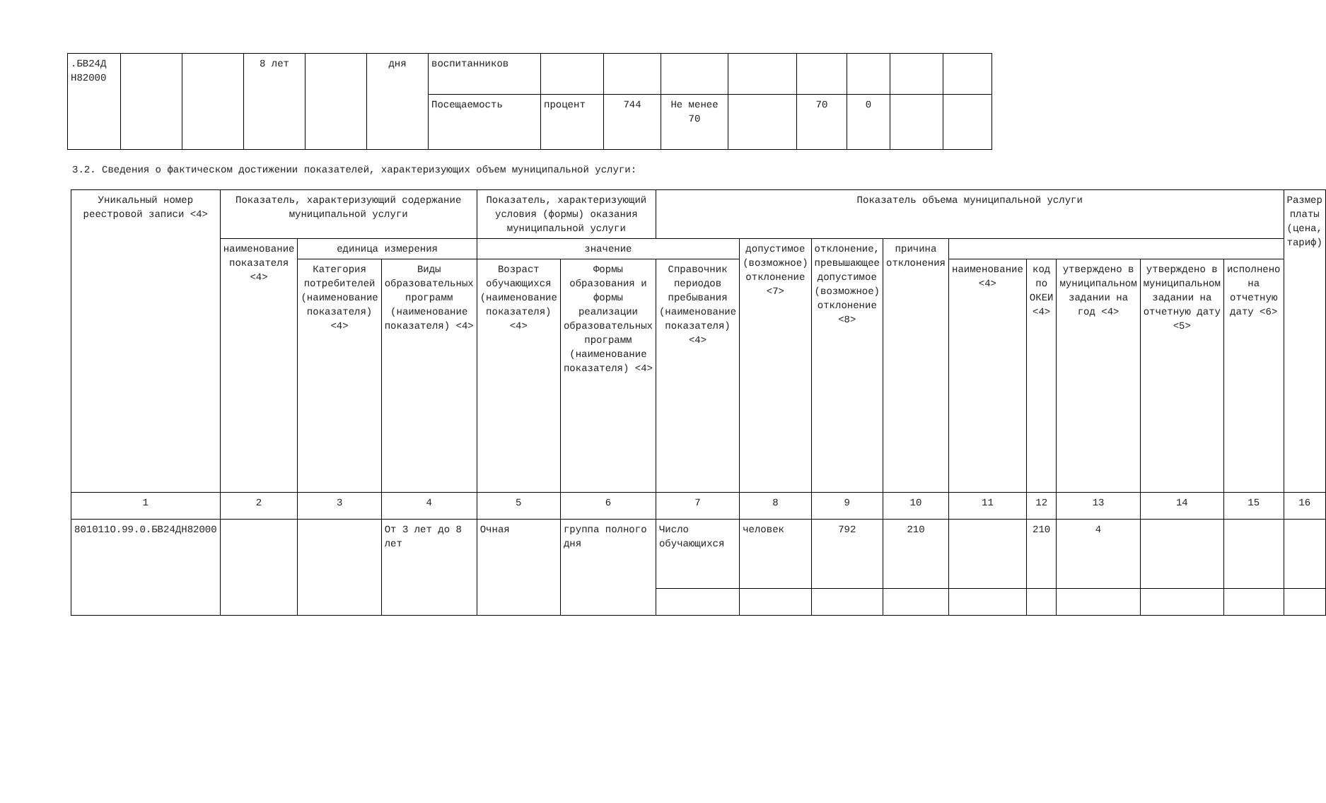| .БВ24Д Н82000 | | | 8 лет | | дня | воспитанников | | | | | | | | |
| | | | | | | Посещаемость | процент | 744 | Не менее 70 | | 70 | 0 | | |
3.2. Сведения о фактическом достижении показателей, характеризующих объем муниципальной услуги:
| Уникальный номер реестровой записи <4> | Показатель, характеризующий содержание муниципальной услуги | | | Показатель, характеризующий условия (формы) оказания муниципальной услуги | | Показатель объема муниципальной услуги | | | | | | | | | Размер платы (цена, тариф) |
| --- | --- | --- | --- | --- | --- | --- | --- | --- | --- | --- | --- | --- | --- | --- | --- |
| | наименование показателя <4> | единица измерения | | значение | | | допустимое (возможное) отклонение <7> | отклонение, превышающее допустимое (возможное) отклонение <8> | причина отклонения | | | | | | |
| | | Категория потребителей (наименование показателя) <4> | Виды образовательных программ (наименование показателя) <4> | Возраст обучающихся (наименование показателя) <4> | Формы образования и формы реализации образовательных программ (наименование показателя) <4> | Справочник периодов пребывания (наименование показателя) <4> | | | | наименование <4> | код по ОКЕИ <4> | утверждено в муниципальном задании на год <4> | утверждено в муниципальном задании на отчетную дату <5> | исполнено на отчетную дату <6> | |
| 1 | 2 | 3 | 4 | 5 | 6 | 7 | 8 | 9 | 10 | 11 | 12 | 13 | 14 | 15 | 16 |
| 801011О.99.0.БВ24ДН82000 | | | От 3 лет до 8 лет | Очная | группа полного дня | Число обучающихся | человек | 792 | 210 | | 210 | 4 | | | |